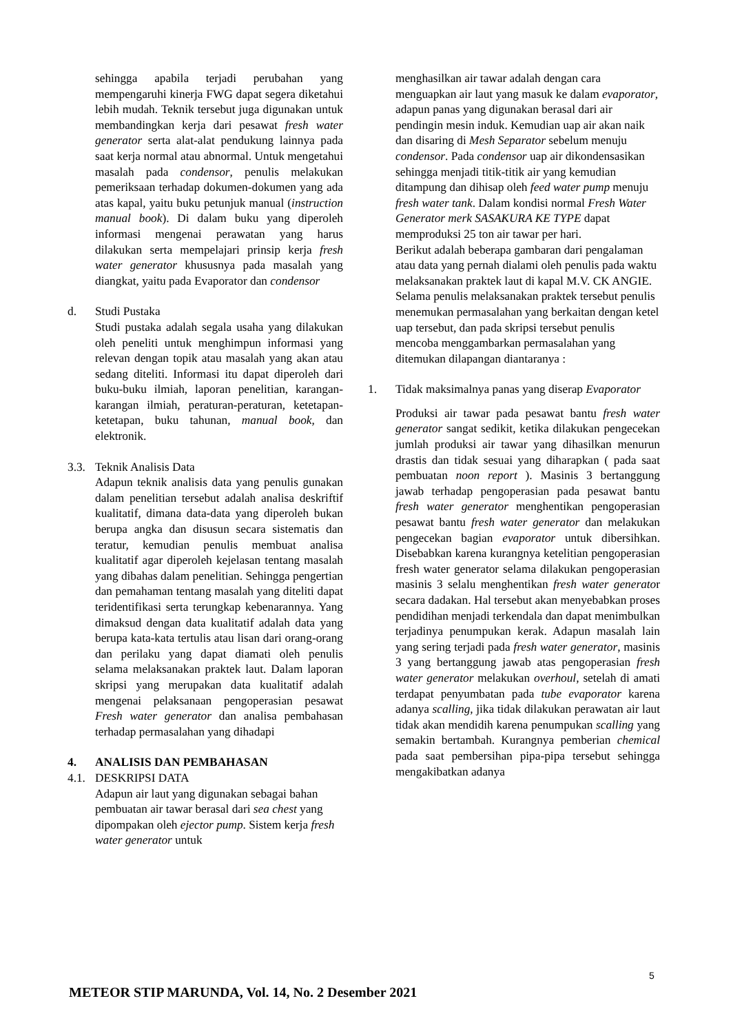sehingga apabila terjadi perubahan yang mempengaruhi kinerja FWG dapat segera diketahui lebih mudah. Teknik tersebut juga digunakan untuk membandingkan kerja dari pesawat fresh water generator serta alat-alat pendukung lainnya pada saat kerja normal atau abnormal. Untuk mengetahui masalah pada condensor, penulis melakukan pemeriksaan terhadap dokumen-dokumen yang ada atas kapal, yaitu buku petunjuk manual (instruction manual book). Di dalam buku yang diperoleh informasi mengenai perawatan yang harus dilakukan serta mempelajari prinsip kerja fresh water generator khususnya pada masalah yang diangkat, yaitu pada Evaporator dan condensor
d. Studi Pustaka
Studi pustaka adalah segala usaha yang dilakukan oleh peneliti untuk menghimpun informasi yang relevan dengan topik atau masalah yang akan atau sedang diteliti. Informasi itu dapat diperoleh dari buku-buku ilmiah, laporan penelitian, karangan-karangan ilmiah, peraturan-peraturan, ketetapan-ketetapan, buku tahunan, manual book, dan elektronik.
3.3. Teknik Analisis Data
Adapun teknik analisis data yang penulis gunakan dalam penelitian tersebut adalah analisa deskriftif kualitatif, dimana data-data yang diperoleh bukan berupa angka dan disusun secara sistematis dan teratur, kemudian penulis membuat analisa kualitatif agar diperoleh kejelasan tentang masalah yang dibahas dalam penelitian. Sehingga pengertian dan pemahaman tentang masalah yang diteliti dapat teridentifikasi serta terungkap kebenarannya. Yang dimaksud dengan data kualitatif adalah data yang berupa kata-kata tertulis atau lisan dari orang-orang dan perilaku yang dapat diamati oleh penulis selama melaksanakan praktek laut. Dalam laporan skripsi yang merupakan data kualitatif adalah mengenai pelaksanaan pengoperasian pesawat Fresh water generator dan analisa pembahasan terhadap permasalahan yang dihadapi
4. ANALISIS DAN PEMBAHASAN
4.1. DESKRIPSI DATA
Adapun air laut yang digunakan sebagai bahan pembuatan air tawar berasal dari sea chest yang dipompakan oleh ejector pump. Sistem kerja fresh water generator untuk
menghasilkan air tawar adalah dengan cara menguapkan air laut yang masuk ke dalam evaporator, adapun panas yang digunakan berasal dari air pendingin mesin induk. Kemudian uap air akan naik dan disaring di Mesh Separator sebelum menuju condensor. Pada condensor uap air dikondensasikan sehingga menjadi titik-titik air yang kemudian ditampung dan dihisap oleh feed water pump menuju fresh water tank. Dalam kondisi normal Fresh Water Generator merk SASAKURA KE TYPE dapat memproduksi 25 ton air tawar per hari.
Berikut adalah beberapa gambaran dari pengalaman atau data yang pernah dialami oleh penulis pada waktu melaksanakan praktek laut di kapal M.V. CK ANGIE. Selama penulis melaksanakan praktek tersebut penulis menemukan permasalahan yang berkaitan dengan ketel uap tersebut, dan pada skripsi tersebut penulis mencoba menggambarkan permasalahan yang ditemukan dilapangan diantaranya :
1. Tidak maksimalnya panas yang diserap Evaporator
Produksi air tawar pada pesawat bantu fresh water generator sangat sedikit, ketika dilakukan pengecekan jumlah produksi air tawar yang dihasilkan menurun drastis dan tidak sesuai yang diharapkan ( pada saat pembuatan noon report ). Masinis 3 bertanggung jawab terhadap pengoperasian pada pesawat bantu fresh water generator menghentikan pengoperasian pesawat bantu fresh water generator dan melakukan pengecekan bagian evaporator untuk dibersihkan. Disebabkan karena kurangnya ketelitian pengoperasian fresh water generator selama dilakukan pengoperasian masinis 3 selalu menghentikan fresh water generator secara dadakan. Hal tersebut akan menyebabkan proses pendidihan menjadi terkendala dan dapat menimbulkan terjadinya penumpukan kerak. Adapun masalah lain yang sering terjadi pada fresh water generator, masinis 3 yang bertanggung jawab atas pengoperasian fresh water generator melakukan overhoul, setelah di amati terdapat penyumbatan pada tube evaporator karena adanya scalling, jika tidak dilakukan perawatan air laut tidak akan mendidih karena penumpukan scalling yang semakin bertambah. Kurangnya pemberian chemical pada saat pembersihan pipa-pipa tersebut sehingga mengakibatkan adanya
5
METEOR STIP MARUNDA, Vol. 14, No. 2 Desember 2021